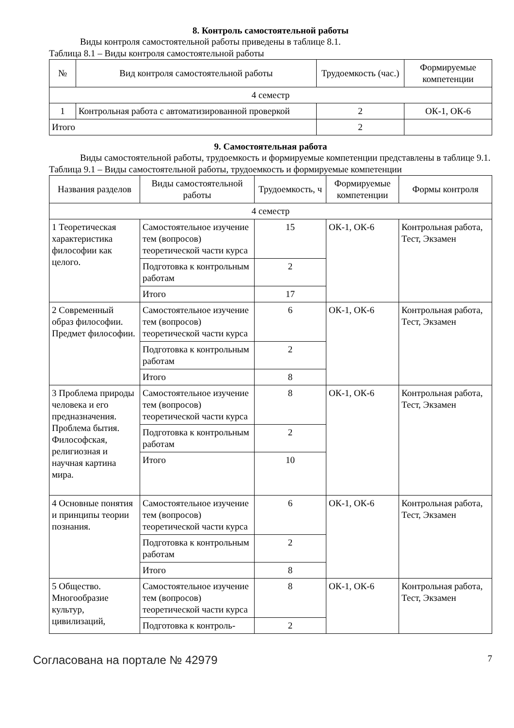8. Контроль самостоятельной работы
Виды контроля самостоятельной работы приведены в таблице 8.1.
Таблица 8.1 – Виды контроля самостоятельной работы
| № | Вид контроля самостоятельной работы | Трудоемкость (час.) | Формируемые компетенции |
| --- | --- | --- | --- |
| 4 семестр | | | |
| 1 | Контрольная работа с автоматизированной проверкой | 2 | ОК-1, ОК-6 |
| Итого | | 2 | |
9. Самостоятельная работа
Виды самостоятельной работы, трудоемкость и формируемые компетенции представлены в таблице 9.1.
Таблица 9.1 – Виды самостоятельной работы, трудоемкость и формируемые компетенции
| Названия разделов | Виды самостоятельной работы | Трудоемкость, ч | Формируемые компетенции | Формы контроля |
| --- | --- | --- | --- | --- |
| 4 семестр | | | | |
| 1 Теоретическая характеристика философии как целого. | Самостоятельное изучение тем (вопросов) теоретической части курса | 15 | ОК-1, ОК-6 | Контрольная работа, Тест, Экзамен |
| | Подготовка к контрольным работам | 2 | | |
| | Итого | 17 | | |
| 2 Современный образ философии. Предмет философии. | Самостоятельное изучение тем (вопросов) теоретической части курса | 6 | ОК-1, ОК-6 | Контрольная работа, Тест, Экзамен |
| | Подготовка к контрольным работам | 2 | | |
| | Итого | 8 | | |
| 3 Проблема природы человека и его предназначения. Проблема бытия. Философская, религиозная и научная картина мира. | Самостоятельное изучение тем (вопросов) теоретической части курса | 8 | ОК-1, ОК-6 | Контрольная работа, Тест, Экзамен |
| | Подготовка к контрольным работам | 2 | | |
| | Итого | 10 | | |
| 4 Основные понятия и принципы теории познания. | Самостоятельное изучение тем (вопросов) теоретической части курса | 6 | ОК-1, ОК-6 | Контрольная работа, Тест, Экзамен |
| | Подготовка к контрольным работам | 2 | | |
| | Итого | 8 | | |
| 5 Общество. Многообразие культур, цивилизаций, | Самостоятельное изучение тем (вопросов) теоретической части курса | 8 | ОК-1, ОК-6 | Контрольная работа, Тест, Экзамен |
| | Подготовка к контроль- | 2 | | |
Согласована на портале № 42979 7